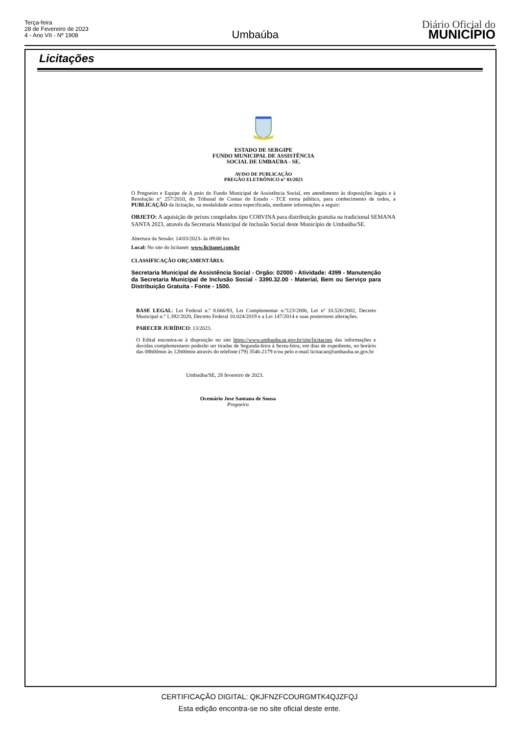Terça-feira
28 de Fevereiro de 2023
4 - Ano VII - Nº 1908
Umbaúba
Diário Oficial do
MUNICÍPIO
Licitações
ESTADO DE SERGIPE
FUNDO MUNICIPAL DE ASSISTÊNCIA
SOCIAL DE UMBAÚBA - SE.
AVISO DE PUBLICAÇÃO
PREGÃO ELETRÔNICO n° 03/2023
O Pregoeiro e Equipe de A poio do Fundo Municipal de Assistência Social, em atendimento às disposições legais e à Resolução n° 257/2010, do Tribunal de Contas do Estado - TCE torna público, para conhecimento de todos, a PUBLICAÇÃO da licitação, na modalidade acima especificada, mediante informações a seguir:
OBJETO: A aquisição de peixes congelados tipo CORVINA para distribuição gratuita na tradicional SEMANA SANTA 2023, através da Secretaria Municipal de Inclusão Social deste Município de Umbaúba/SE.
Abertura da Sessão: 14/03/2023- às 09:00 hrs
Local: No site do licitanet: www.licitanet.com.br
CLASSIFICAÇÃO ORÇAMENTÁRIA:
Secretaria Municipal de Assistência Social - Orgão: 02000 - Atividade: 4399 - Manutenção da Secretaria Municipal de Inclusão Social - 3390.32.00 - Material, Bem ou Serviço para Distribuição Gratuita - Fonte - 1500.
BASE LEGAL: Lei Federal n.º 8.666/93, Lei Complementar n.º123/2006, Lei nº 10.520/2002, Decreto Municipal n.º 1.392/2020, Decreto Federal 10.024/2019 e a Lei 147/2014 e suas posteriores alterações.
PARECER JURÍDICO: 13/2023.
O Edital encontra-se à disposição no site https://www.umbauba.se.gov.br/site/licitacoes das informações e duvidas complementares poderão ser tiradas de Segunda-feira à Sexta-feira, em dias de expediente, no horário das 08h00min às 12h00min através do telefone (79) 3546-2179 e/ou pelo e-mail licitacao@umbauba.se.gov.br
Umbaúba/SE, 28 fevereiro de 2023.
Ocemário Jose Santana de Sousa
Pregoeiro
CERTIFICAÇÃO DIGITAL: QKJFNZFCOURGMTK4QJZFQJ
Esta edição encontra-se no site oficial deste ente.